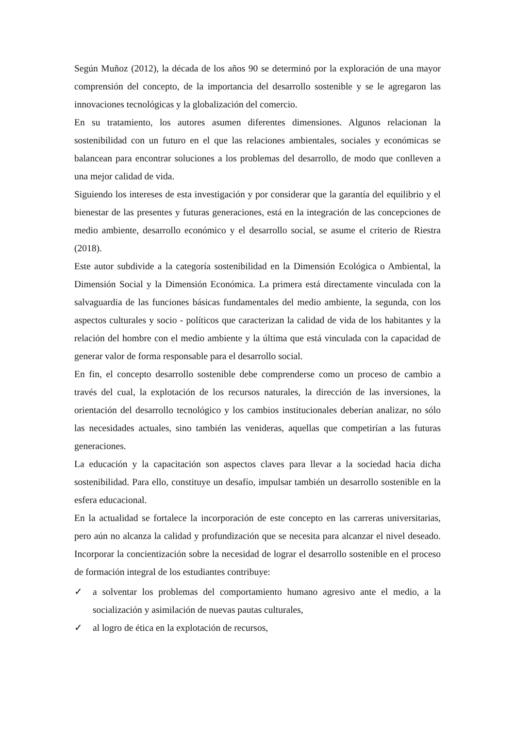Según Muñoz (2012), la década de los años 90 se determinó por la exploración de una mayor comprensión del concepto, de la importancia del desarrollo sostenible y se le agregaron las innovaciones tecnológicas y la globalización del comercio.
En su tratamiento, los autores asumen diferentes dimensiones. Algunos relacionan la sostenibilidad con un futuro en el que las relaciones ambientales, sociales y económicas se balancean para encontrar soluciones a los problemas del desarrollo, de modo que conlleven a una mejor calidad de vida.
Siguiendo los intereses de esta investigación y por considerar que la garantía del equilibrio y el bienestar de las presentes y futuras generaciones, está en la integración de las concepciones de medio ambiente, desarrollo económico y el desarrollo social, se asume el criterio de Riestra (2018).
Este autor subdivide a la categoría sostenibilidad en la Dimensión Ecológica o Ambiental, la Dimensión Social y la Dimensión Económica. La primera está directamente vinculada con la salvaguardia de las funciones básicas fundamentales del medio ambiente, la segunda, con los aspectos culturales y socio - políticos que caracterizan la calidad de vida de los habitantes y la relación del hombre con el medio ambiente y la última que está vinculada con la capacidad de generar valor de forma responsable para el desarrollo social.
En fin, el concepto desarrollo sostenible debe comprenderse como un proceso de cambio a través del cual, la explotación de los recursos naturales, la dirección de las inversiones, la orientación del desarrollo tecnológico y los cambios institucionales deberían analizar, no sólo las necesidades actuales, sino también las venideras, aquellas que competirían a las futuras generaciones.
La educación y la capacitación son aspectos claves para llevar a la sociedad hacia dicha sostenibilidad. Para ello, constituye un desafío, impulsar también un desarrollo sostenible en la esfera educacional.
En la actualidad se fortalece la incorporación de este concepto en las carreras universitarias, pero aún no alcanza la calidad y profundización que se necesita para alcanzar el nivel deseado. Incorporar la concientización sobre la necesidad de lograr el desarrollo sostenible en el proceso de formación integral de los estudiantes contribuye:
✓ a solventar los problemas del comportamiento humano agresivo ante el medio, a la socialización y asimilación de nuevas pautas culturales,
✓ al logro de ética en la explotación de recursos,